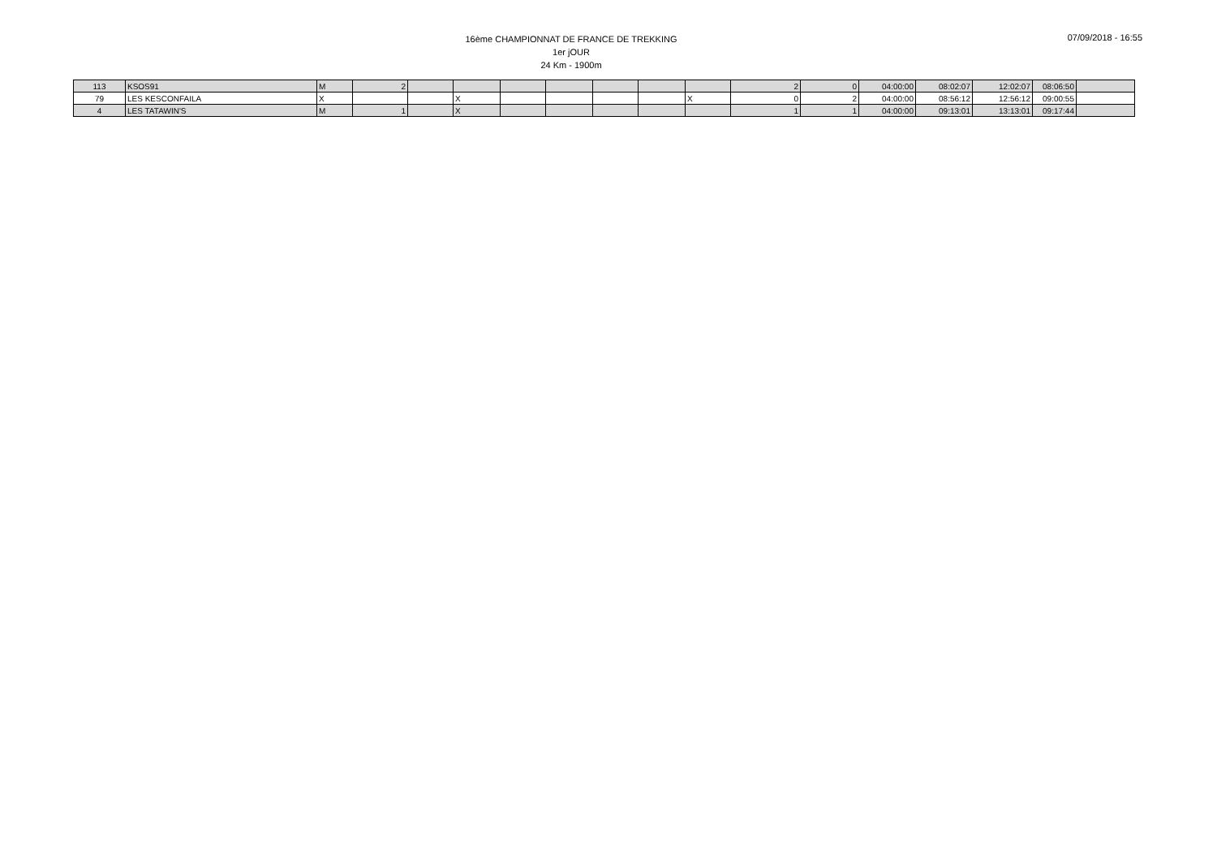16ème CHAMPIONNAT DE FRANCE DE TREKKING
1er jOUR
24 Km - 1900m
07/09/2018 - 16:55
| 113 | KSOS91 | M | 2 | | | | | | | | 2 | 0 | 04:00:00 | 08:02:07 | 12:02:07 | 08:06:50 | |
| 79 | LES KESCONFAILA | X | | | X | | | | | X | 0 | 2 | 04:00:00 | 08:56:12 | 12:56:12 | 09:00:55 | |
| 4 | LES TATAWIN'S | M | 1 | | X | | | | | | 1 | 1 | 04:00:00 | 09:13:01 | 13:13:01 | 09:17:44 | |